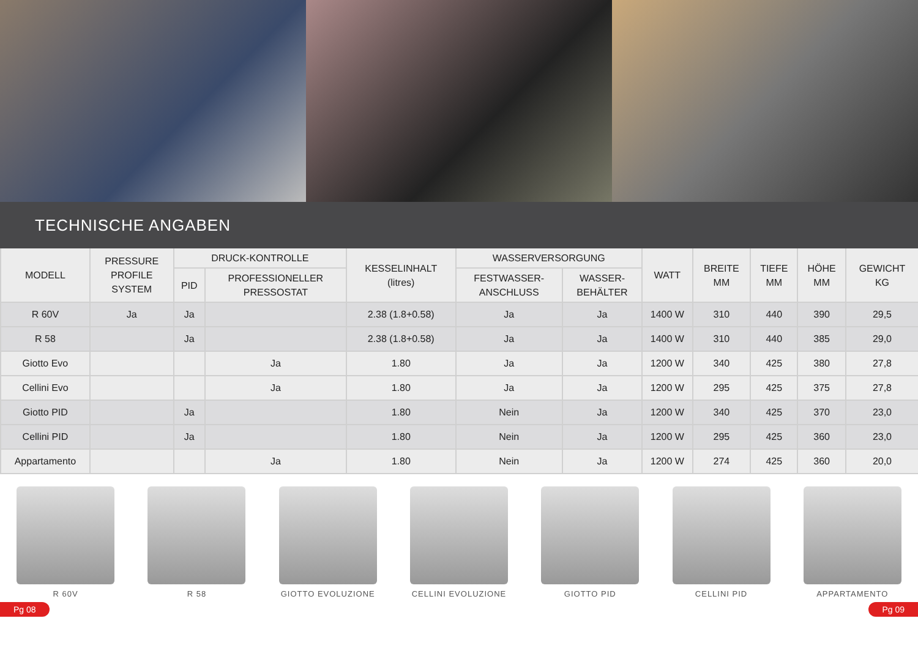TECHNISCHE ANGABEN
| MODELL | PRESSURE PROFILE SYSTEM | DRUCK-KONTROLLE | | KESSELINHALT (litres) | WASSERVERSORGUNG | | WATT | BREITE MM | TIEFE MM | HÖHE MM | GEWICHT KG |
| --- | --- | --- | --- | --- | --- | --- | --- | --- | --- | --- | --- |
| | | PID | PROFESSIONELLER PRESSOSTAT | | FESTWASSER- ANSCHLUSS | WASSER- BEHÄLTER | | | | | |
| R 60V | Ja | Ja | | 2.38 (1.8+0.58) | Ja | Ja | 1400 W | 310 | 440 | 390 | 29,5 |
| R 58 | | Ja | | 2.38 (1.8+0.58) | Ja | Ja | 1400 W | 310 | 440 | 385 | 29,0 |
| Giotto Evo | | | Ja | 1.80 | Ja | Ja | 1200 W | 340 | 425 | 380 | 27,8 |
| Cellini Evo | | | Ja | 1.80 | Ja | Ja | 1200 W | 295 | 425 | 375 | 27,8 |
| Giotto PID | | Ja | | 1.80 | Nein | Ja | 1200 W | 340 | 425 | 370 | 23,0 |
| Cellini PID | | Ja | | 1.80 | Nein | Ja | 1200 W | 295 | 425 | 360 | 23,0 |
| Appartamento | | | Ja | 1.80 | Nein | Ja | 1200 W | 274 | 425 | 360 | 20,0 |
R 60V R 58 GIOTTO EVOLUZIONE CELLINI EVOLUZIONE GIOTTO PID CELLINI PID APPARTAMENTO
Pg 08 Pg 09